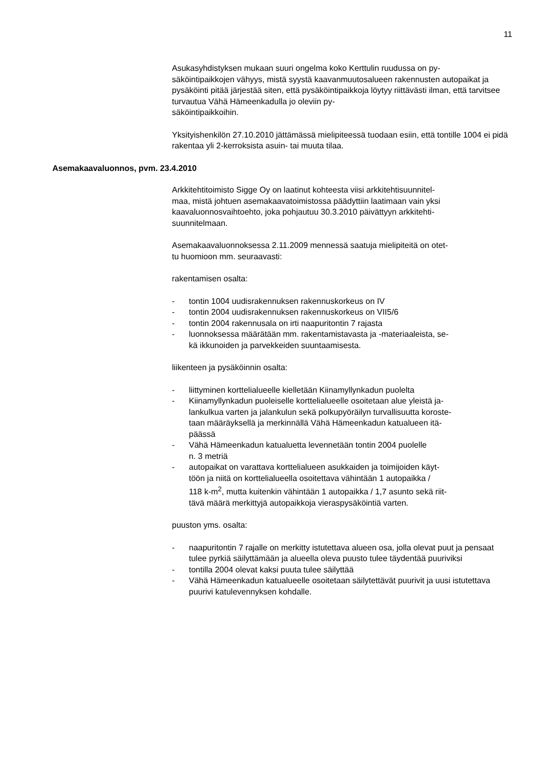11
Asukasyhdistyksen mukaan suuri ongelma koko Kerttulin ruudussa on py-
säköintipaikkojen vähyys, mistä syystä kaavanmuutosalueen rakennusten autopaikat ja pysäköinti pitää järjestää siten, että pysäköintipaikkoja löytyy riittävästi ilman, että tarvitsee turvautua Vähä Hämeenkadulla jo oleviin py-
säköintipaikkoihin.
Yksityishenkilön 27.10.2010 jättämässä mielipiteessä tuodaan esiin, että tontille 1004 ei pidä rakentaa yli 2-kerroksista asuin- tai muuta tilaa.
Asemakaavaluonnos, pvm. 23.4.2010
Arkkitehtitoimisto Sigge Oy on laatinut kohteesta viisi arkkitehtisuunnitel-
maa, mistä johtuen asemakaavatoimistossa päädyttiin laatimaan vain yksi kaavaluonnosvaihtoehto, joka pohjautuu 30.3.2010 päivättyyn arkkitehti-
suunnitelmaan.
Asemakaavaluonnoksessa 2.11.2009 mennessä saatuja mielipiteitä on otet-
tu huomioon mm. seuraavasti:
rakentamisen osalta:
- tontin 1004 uudisrakennuksen rakennuskorkeus on IV
- tontin 2004 uudisrakennuksen rakennuskorkeus on VII5/6
- tontin 2004 rakennusala on irti naapuritontin 7 rajasta
- luonnoksessa määrätään mm. rakentamistavasta ja -materiaaleista, se-
kä ikkunoiden ja parvekkeiden suuntaamisesta.
liikenteen ja pysäköinnin osalta:
- liittyminen korttelialueelle kielletään Kiinamyllynkadun puolelta
- Kiinamyllynkadun puoleiselle korttelialueelle osoitetaan alue yleistä ja-
lankulkua varten ja jalankulun sekä polkupyöräilyn turvallisuutta koroste-
taan määräyksellä ja merkinnällä Vähä Hämeenkadun katualueen itä-
päässä
- Vähä Hämeenkadun katualuetta levennetään tontin 2004 puolelle
n. 3 metriä
- autopaikat on varattava korttelialueen asukkaiden ja toimijoiden käyt-
töön ja niitä on korttelialueella osoitettava vähintään 1 autopaikka /
118 k-m<sup>2</sup>, mutta kuitenkin vähintään 1 autopaikka / 1,7 asunto sekä riit-
tävä määrä merkittyjä autopaikkoja vieraspysäköintiä varten.
puuston yms. osalta:
- naapuritontin 7 rajalle on merkitty istutettava alueen osa, jolla olevat puut ja pensaat tulee pyrkiä säilyttämään ja alueella oleva puusto tulee täydentää puuriviksi
- tontilla 2004 olevat kaksi puuta tulee säilyttää
- Vähä Hämeenkadun katualueelle osoitetaan säilytettävät puurivit ja uusi istutettava puurivi katulevennyksen kohdalle.